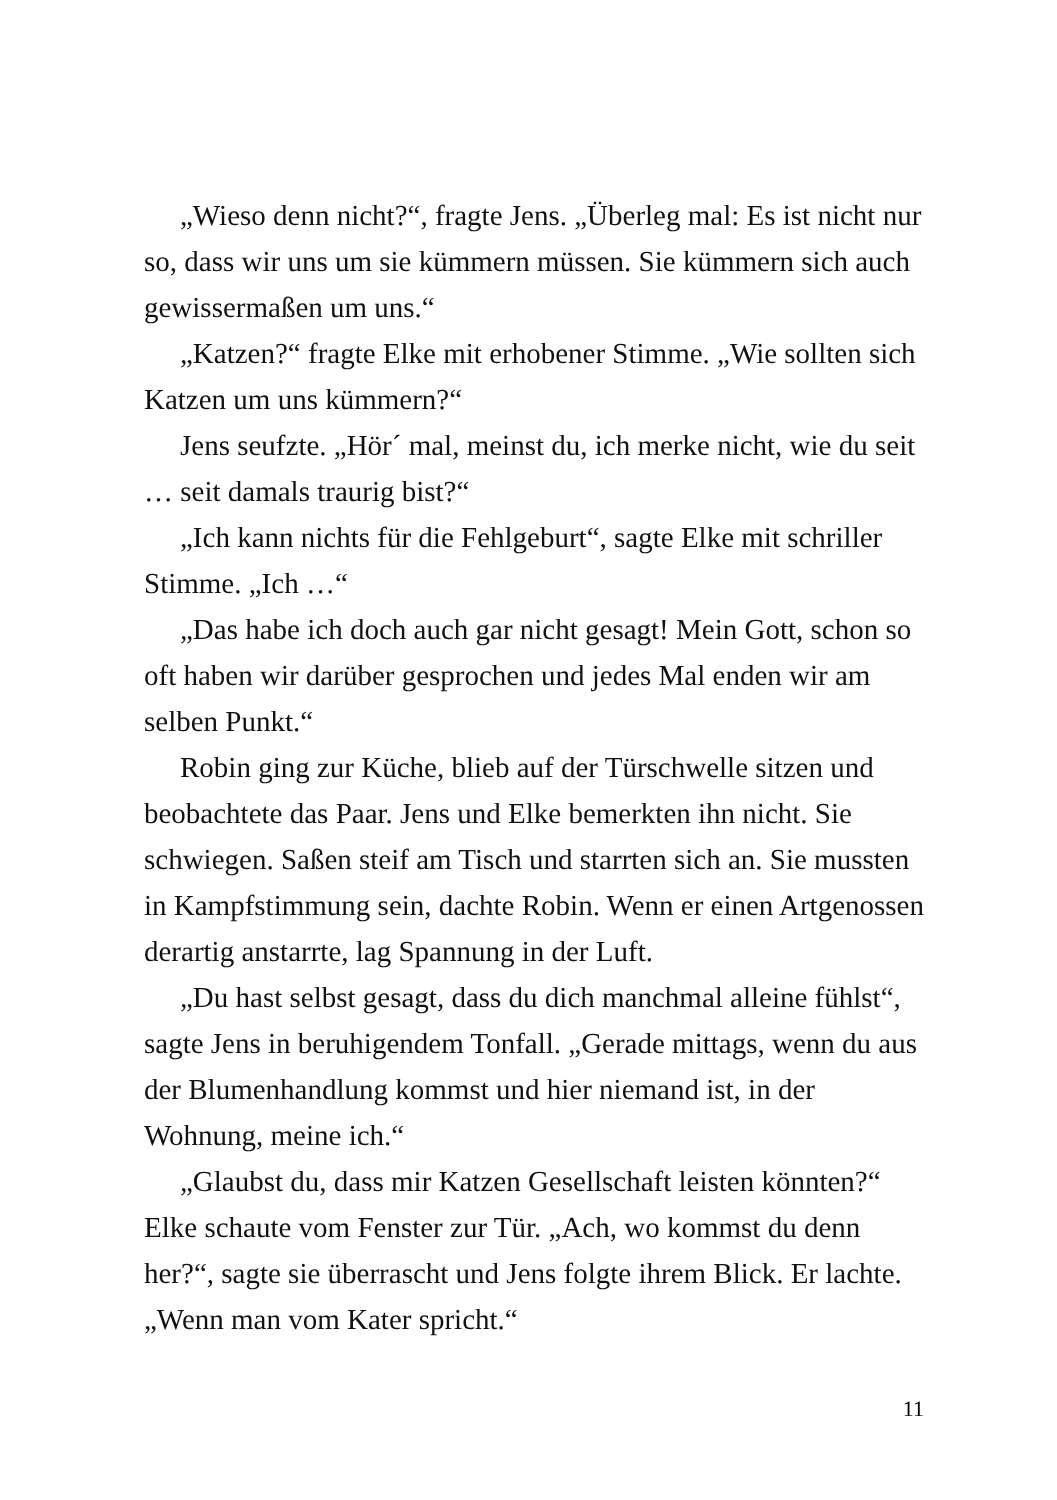„Wieso denn nicht?“, fragte Jens. „Überleg mal: Es ist nicht nur so, dass wir uns um sie kümmern müssen. Sie kümmern sich auch gewissermaßen um uns.“
„Katzen?“ fragte Elke mit erhobener Stimme. „Wie sollten sich Katzen um uns kümmern?“
Jens seufzte. „Hör´ mal, meinst du, ich merke nicht, wie du seit … seit damals traurig bist?“
„Ich kann nichts für die Fehlgeburt“, sagte Elke mit schriller Stimme. „Ich …“
„Das habe ich doch auch gar nicht gesagt! Mein Gott, schon so oft haben wir darüber gesprochen und jedes Mal enden wir am selben Punkt.“
Robin ging zur Küche, blieb auf der Türschwelle sitzen und beobachtete das Paar. Jens und Elke bemerkten ihn nicht. Sie schwiegen. Saßen steif am Tisch und starrten sich an. Sie mussten in Kampfstimmung sein, dachte Robin. Wenn er einen Artgenossen derartig anstarrte, lag Spannung in der Luft.
„Du hast selbst gesagt, dass du dich manchmal alleine fühlst“, sagte Jens in beruhigendem Tonfall. „Gerade mittags, wenn du aus der Blumenhandlung kommst und hier niemand ist, in der Wohnung, meine ich.“
„Glaubst du, dass mir Katzen Gesellschaft leisten könnten?“ Elke schaute vom Fenster zur Tür. „Ach, wo kommst du denn her?“, sagte sie überrascht und Jens folgte ihrem Blick. Er lachte. „Wenn man vom Kater spricht.“
11